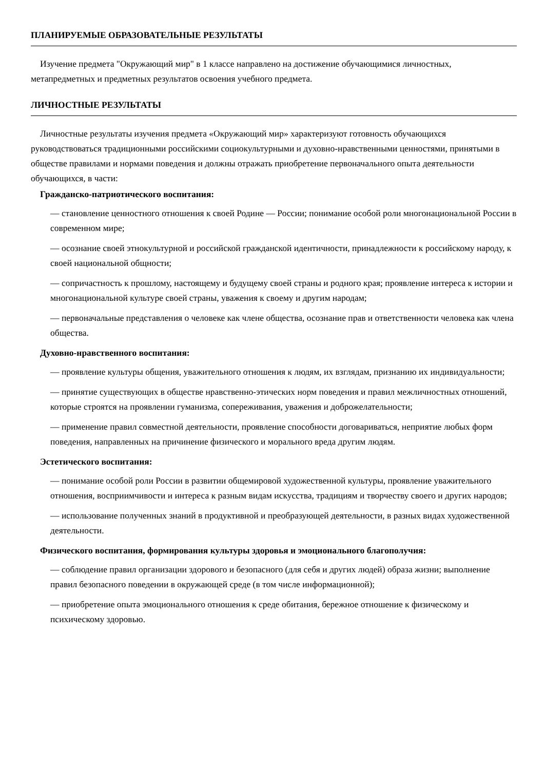ПЛАНИРУЕМЫЕ ОБРАЗОВАТЕЛЬНЫЕ РЕЗУЛЬТАТЫ
Изучение предмета "Окружающий мир" в 1 классе направлено на достижение обучающимися личностных, метапредметных и предметных результатов освоения учебного предмета.
ЛИЧНОСТНЫЕ РЕЗУЛЬТАТЫ
Личностные результаты изучения предмета «Окружающий мир» характеризуют готовность обучающихся руководствоваться традиционными российскими социокультурными и духовно-нравственными ценностями, принятыми в обществе правилами и нормами поведения и должны отражать приобретение первоначального опыта деятельности обучающихся, в части:
Гражданско-патриотического воспитания:
— становление ценностного отношения к своей Родине — России; понимание особой роли многонациональной России в современном мире;
— осознание своей этнокультурной и российской гражданской идентичности, принадлежности к российскому народу, к своей национальной общности;
— сопричастность к прошлому, настоящему и будущему своей страны и родного края; проявление интереса к истории и многонациональной культуре своей страны, уважения к своему и другим народам;
— первоначальные представления о человеке как члене общества, осознание прав и ответственности человека как члена общества.
Духовно-нравственного воспитания:
— проявление культуры общения, уважительного отношения к людям, их взглядам, признанию их индивидуальности;
— принятие существующих в обществе нравственно-этических норм поведения и правил межличностных отношений, которые строятся на проявлении гуманизма, сопереживания, уважения и доброжелательности;
— применение правил совместной деятельности, проявление способности договариваться, неприятие любых форм поведения, направленных на причинение физического и морального вреда другим людям.
Эстетического воспитания:
— понимание особой роли России в развитии общемировой художественной культуры, проявление уважительного отношения, восприимчивости и интереса к разным видам искусства, традициям и творчеству своего и других народов;
— использование полученных знаний в продуктивной и преобразующей деятельности, в разных видах художественной деятельности.
Физического воспитания, формирования культуры здоровья и эмоционального благополучия:
— соблюдение правил организации здорового и безопасного (для себя и других людей) образа жизни; выполнение правил безопасного поведении в окружающей среде (в том числе информационной);
— приобретение опыта эмоционального отношения к среде обитания, бережное отношение к физическому и психическому здоровью.